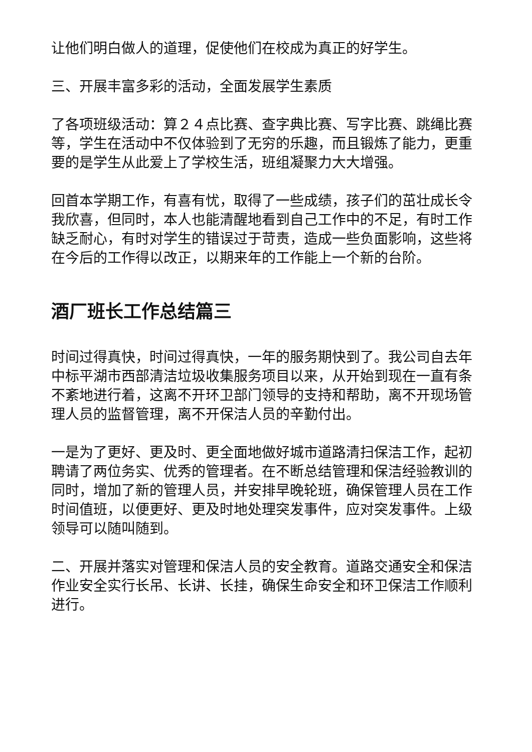让他们明白做人的道理，促使他们在校成为真正的好学生。
三、开展丰富多彩的活动，全面发展学生素质
了各项班级活动：算２４点比赛、查字典比赛、写字比赛、跳绳比赛等，学生在活动中不仅体验到了无穷的乐趣，而且锻炼了能力，更重要的是学生从此爱上了学校生活，班组凝聚力大大增强。
回首本学期工作，有喜有忧，取得了一些成绩，孩子们的茁壮成长令我欣喜，但同时，本人也能清醒地看到自己工作中的不足，有时工作缺乏耐心，有时对学生的错误过于苛责，造成一些负面影响，这些将在今后的工作得以改正，以期来年的工作能上一个新的台阶。
酒厂班长工作总结篇三
时间过得真快，时间过得真快，一年的服务期快到了。我公司自去年中标平湖市西部清洁垃圾收集服务项目以来，从开始到现在一直有条不紊地进行着，这离不开环卫部门领导的支持和帮助，离不开现场管理人员的监督管理，离不开保洁人员的辛勤付出。
一是为了更好、更及时、更全面地做好城市道路清扫保洁工作，起初聘请了两位务实、优秀的管理者。在不断总结管理和保洁经验教训的同时，增加了新的管理人员，并安排早晚轮班，确保管理人员在工作时间值班，以便更好、更及时地处理突发事件，应对突发事件。上级领导可以随叫随到。
二、开展并落实对管理和保洁人员的安全教育。道路交通安全和保洁作业安全实行长吊、长讲、长挂，确保生命安全和环卫保洁工作顺利进行。